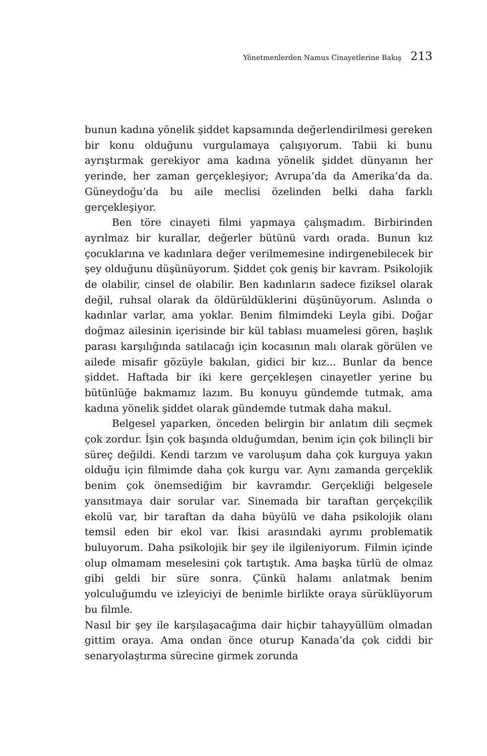Yönetmenlerden Namus Cinayetlerine Bakış 213
bunun kadına yönelik şiddet kapsamında değerlendirilmesi gereken bir konu olduğunu vurgulamaya çalışıyorum. Tabii ki bunu ayrıştırmak gerekiyor ama kadına yönelik şiddet dünyanın her yerinde, her zaman gerçekleşiyor; Avrupa’da da Amerika’da da. Güneydoğu’da bu aile meclisi özelinden belki daha farklı gerçekleşiyor.
Ben töre cinayeti filmi yapmaya çalışmadım. Birbirinden ayrılmaz bir kurallar, değerler bütünü vardı orada. Bunun kız çocuklarına ve kadınlara değer verilmemesine indirgenebilecek bir şey olduğunu düşünüyorum. Şiddet çok geniş bir kavram. Psikolojik de olabilir, cinsel de olabilir. Ben kadınların sadece fiziksel olarak değil, ruhsal olarak da öldürüldüklerini düşünüyorum. Aslında o kadınlar varlar, ama yoklar. Benim filmimdeki Leyla gibi. Doğar doğmaz ailesinin içerisinde bir kül tablası muamelesi gören, başlık parası karşılığında satılacağı için kocasının malı olarak görülen ve ailede misafir gözüyle bakılan, gidici bir kız... Bunlar da bence şiddet. Haftada bir iki kere gerçekleşen cinayetler yerine bu bütünlüğe bakmamız lazım. Bu konuyu gündemde tutmak, ama kadına yönelik şiddet olarak gündemde tutmak daha makul.
Belgesel yaparken, önceden belirgin bir anlatım dili seçmek çok zordur. İşin çok başında olduğumdan, benim için çok bilinçli bir süreç değildi. Kendi tarzım ve varoluşum daha çok kurguya yakın olduğu için filmimde daha çok kurgu var. Aynı zamanda gerçeklik benim çok önemsediğim bir kavramdır. Gerçekliği belgesele yansıtmaya dair sorular var. Sinemada bir taraftan gerçekçilik ekolü var, bir taraftan da daha büyülü ve daha psikolojik olanı temsil eden bir ekol var. İkisi arasındaki ayrımı problematik buluyorum. Daha psikolojik bir şey ile ilgileniyorum. Filmin içinde olup olmamam meselesini çok tartıştık. Ama başka türlü de olmaz gibi geldi bir süre sonra. Çünkü halamı anlatmak benim yolculuğumdu ve izleyiciyi de benimle birlikte oraya sürüklüyorum bu filmle.
Nasıl bir şey ile karşılaşacağıma dair hiçbir tahayyüllüm olmadan gittim oraya. Ama ondan önce oturup Kanada’da çok ciddi bir senaryolaştırma sürecine girmek zorunda